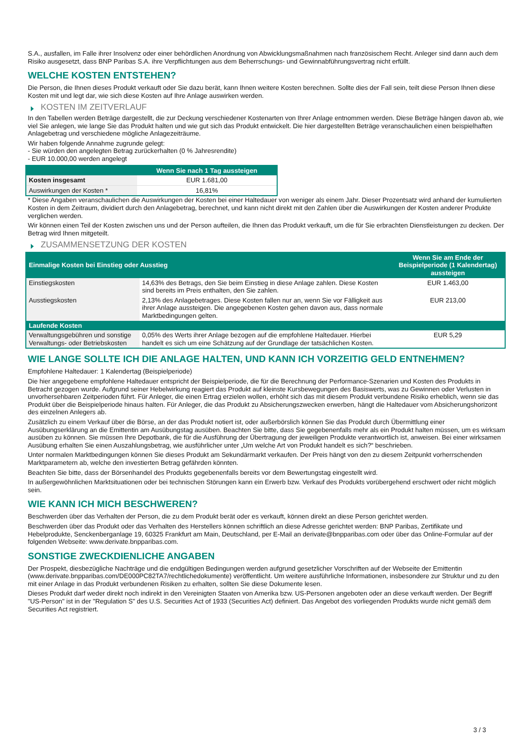S.A., ausfallen, im Falle ihrer Insolvenz oder einer behördlichen Anordnung von Abwicklungsmaßnahmen nach französischem Recht. Anleger sind dann auch dem Risiko ausgesetzt, dass BNP Paribas S.A. ihre Verpflichtungen aus dem Beherrschungs- und Gewinnabführungsvertrag nicht erfüllt.
WELCHE KOSTEN ENTSTEHEN?
Die Person, die Ihnen dieses Produkt verkauft oder Sie dazu berät, kann Ihnen weitere Kosten berechnen. Sollte dies der Fall sein, teilt diese Person Ihnen diese Kosten mit und legt dar, wie sich diese Kosten auf Ihre Anlage auswirken werden.
KOSTEN IM ZEITVERLAUF
In den Tabellen werden Beträge dargestellt, die zur Deckung verschiedener Kostenarten von Ihrer Anlage entnommen werden. Diese Beträge hängen davon ab, wie viel Sie anlegen, wie lange Sie das Produkt halten und wie gut sich das Produkt entwickelt. Die hier dargestellten Beträge veranschaulichen einen beispielhaften Anlagebetrag und verschiedene mögliche Anlagezeiträume.
Wir haben folgende Annahme zugrunde gelegt:
- Sie würden den angelegten Betrag zurückerhalten (0 % Jahresrendite)
- EUR 10.000,00 werden angelegt
| | Wenn Sie nach 1 Tag aussteigen |
| --- | --- |
| Kosten insgesamt | EUR 1.681,00 |
| Auswirkungen der Kosten * | 16,81% |
* Diese Angaben veranschaulichen die Auswirkungen der Kosten bei einer Haltedauer von weniger als einem Jahr. Dieser Prozentsatz wird anhand der kumulierten Kosten in dem Zeitraum, dividiert durch den Anlagebetrag, berechnet, und kann nicht direkt mit den Zahlen über die Auswirkungen der Kosten anderer Produkte verglichen werden.
Wir können einen Teil der Kosten zwischen uns und der Person aufteilen, die Ihnen das Produkt verkauft, um die für Sie erbrachten Dienstleistungen zu decken. Der Betrag wird Ihnen mitgeteilt.
ZUSAMMENSETZUNG DER KOSTEN
| Einmalige Kosten bei Einstieg oder Ausstieg | | Wenn Sie am Ende der Beispielperiode (1 Kalendertag) aussteigen |
| --- | --- | --- |
| Einstiegskosten | 14,63% des Betrags, den Sie beim Einstieg in diese Anlage zahlen. Diese Kosten sind bereits im Preis enthalten, den Sie zahlen. | EUR 1.463,00 |
| Ausstiegskosten | 2,13% des Anlagebetrages. Diese Kosten fallen nur an, wenn Sie vor Fälligkeit aus ihrer Anlage aussteigen. Die angegebenen Kosten gehen davon aus, dass normale Marktbedingungen gelten. | EUR 213,00 |
| Laufende Kosten | | |
| Verwaltungsgebühren und sonstige Verwaltungs- oder Betriebskosten | 0,05% des Werts ihrer Anlage bezogen auf die empfohlene Haltedauer. Hierbei handelt es sich um eine Schätzung auf der Grundlage der tatsächlichen Kosten. | EUR 5,29 |
WIE LANGE SOLLTE ICH DIE ANLAGE HALTEN, UND KANN ICH VORZEITIG GELD ENTNEHMEN?
Empfohlene Haltedauer: 1 Kalendertag (Beispielperiode)
Die hier angegebene empfohlene Haltedauer entspricht der Beispielperiode, die für die Berechnung der Performance-Szenarien und Kosten des Produkts in Betracht gezogen wurde. Aufgrund seiner Hebelwirkung reagiert das Produkt auf kleinste Kursbewegungen des Basiswerts, was zu Gewinnen oder Verlusten in unvorhersehbaren Zeitperioden führt. Für Anleger, die einen Ertrag erzielen wollen, erhöht sich das mit diesem Produkt verbundene Risiko erheblich, wenn sie das Produkt über die Beispielperiode hinaus halten. Für Anleger, die das Produkt zu Absicherungszwecken erwerben, hängt die Haltedauer vom Absicherungshorizont des einzelnen Anlegers ab.
Zusätzlich zu einem Verkauf über die Börse, an der das Produkt notiert ist, oder außerbörslich können Sie das Produkt durch Übermittlung einer Ausübungserklärung an die Emittentin am Ausübungstag ausüben. Beachten Sie bitte, dass Sie gegebenenfalls mehr als ein Produkt halten müssen, um es wirksam ausüben zu können. Sie müssen Ihre Depotbank, die für die Ausführung der Übertragung der jeweiligen Produkte verantwortlich ist, anweisen. Bei einer wirksamen Ausübung erhalten Sie einen Auszahlungsbetrag, wie ausführlicher unter „Um welche Art von Produkt handelt es sich?“ beschrieben.
Unter normalen Marktbedingungen können Sie dieses Produkt am Sekundärmarkt verkaufen. Der Preis hängt von den zu diesem Zeitpunkt vorherrschenden Marktparametern ab, welche den investierten Betrag gefährden könnten.
Beachten Sie bitte, dass der Börsenhandel des Produkts gegebenenfalls bereits vor dem Bewertungstag eingestellt wird.
In außergewöhnlichen Marktsituationen oder bei technischen Störungen kann ein Erwerb bzw. Verkauf des Produkts vorübergehend erschwert oder nicht möglich sein.
WIE KANN ICH MICH BESCHWEREN?
Beschwerden über das Verhalten der Person, die zu dem Produkt berät oder es verkauft, können direkt an diese Person gerichtet werden.
Beschwerden über das Produkt oder das Verhalten des Herstellers können schriftlich an diese Adresse gerichtet werden: BNP Paribas, Zertifikate und Hebelprodukte, Senckenberganlage 19, 60325 Frankfurt am Main, Deutschland, per E-Mail an derivate@bnpparibas.com oder über das Online-Formular auf der folgenden Webseite: www.derivate.bnpparibas.com.
SONSTIGE ZWECKDIENLICHE ANGABEN
Der Prospekt, diesbezügliche Nachträge und die endgültigen Bedingungen werden aufgrund gesetzlicher Vorschriften auf der Webseite der Emittentin (www.derivate.bnpparibas.com/DE000PC82TA7/rechtlichedokumente) veröffentlicht. Um weitere ausführliche Informationen, insbesondere zur Struktur und zu den mit einer Anlage in das Produkt verbundenen Risiken zu erhalten, sollten Sie diese Dokumente lesen.
Dieses Produkt darf weder direkt noch indirekt in den Vereinigten Staaten von Amerika bzw. US-Personen angeboten oder an diese verkauft werden. Der Begriff "US-Person" ist in der "Regulation S" des U.S. Securities Act of 1933 (Securities Act) definiert. Das Angebot des vorliegenden Produkts wurde nicht gemäß dem Securities Act registriert.
3 / 3